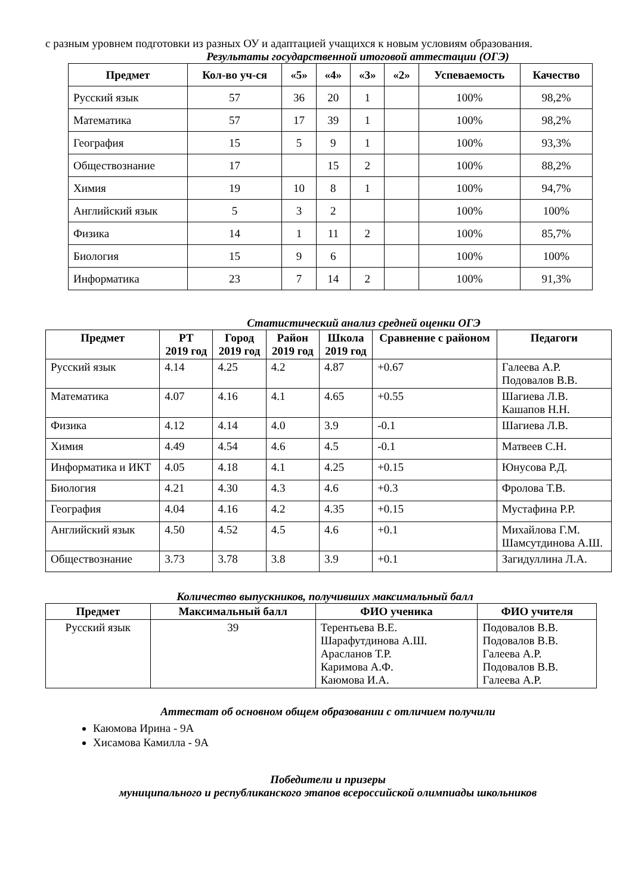с разным уровнем подготовки из разных ОУ и адаптацией учащихся к новым условиям образования.
Результаты государственной итоговой аттестации (ОГЭ)
| Предмет | Кол-во уч-ся | «5» | «4» | «3» | «2» | Успеваемость | Качество |
| --- | --- | --- | --- | --- | --- | --- | --- |
| Русский язык | 57 | 36 | 20 | 1 | | 100% | 98,2% |
| Математика | 57 | 17 | 39 | 1 | | 100% | 98,2% |
| География | 15 | 5 | 9 | 1 | | 100% | 93,3% |
| Обществознание | 17 | | 15 | 2 | | 100% | 88,2% |
| Химия | 19 | 10 | 8 | 1 | | 100% | 94,7% |
| Английский язык | 5 | 3 | 2 | | | 100% | 100% |
| Физика | 14 | 1 | 11 | 2 | | 100% | 85,7% |
| Биология | 15 | 9 | 6 | | | 100% | 100% |
| Информатика | 23 | 7 | 14 | 2 | | 100% | 91,3% |
Статистический анализ средней оценки ОГЭ
| Предмет | РТ 2019 год | Город 2019 год | Район 2019 год | Школа 2019 год | Сравнение с районом | Педагоги |
| --- | --- | --- | --- | --- | --- | --- |
| Русский язык | 4.14 | 4.25 | 4.2 | 4.87 | +0.67 | Галеева А.Р. Подовалов В.В. |
| Математика | 4.07 | 4.16 | 4.1 | 4.65 | +0.55 | Шагиева Л.В. Кашапов Н.Н. |
| Физика | 4.12 | 4.14 | 4.0 | 3.9 | -0.1 | Шагиева Л.В. |
| Химия | 4.49 | 4.54 | 4.6 | 4.5 | -0.1 | Матвеев С.Н. |
| Информатика и ИКТ | 4.05 | 4.18 | 4.1 | 4.25 | +0.15 | Юнусова Р.Д. |
| Биология | 4.21 | 4.30 | 4.3 | 4.6 | +0.3 | Фролова Т.В. |
| География | 4.04 | 4.16 | 4.2 | 4.35 | +0.15 | Мустафина Р.Р. |
| Английский язык | 4.50 | 4.52 | 4.5 | 4.6 | +0.1 | Михайлова Г.М. Шамсутдинова А.Ш. |
| Обществознание | 3.73 | 3.78 | 3.8 | 3.9 | +0.1 | Загидуллина Л.А. |
Количество выпускников, получивших максимальный балл
| Предмет | Максимальный балл | ФИО ученика | ФИО учителя |
| --- | --- | --- | --- |
| Русский язык | 39 | Терентьева В.Е. Шарафутдинова А.Ш. Арасланов Т.Р. Каримова А.Ф. Каюмова И.А. | Подовалов В.В. Подовалов В.В. Галеева А.Р. Подовалов В.В. Галеева А.Р. |
Аттестат об основном общем образовании с отличием получили
Каюмова Ирина - 9А
Хисамова Камилла - 9А
Победители и призеры
муниципального и республиканского этапов всероссийской олимпиады школьников